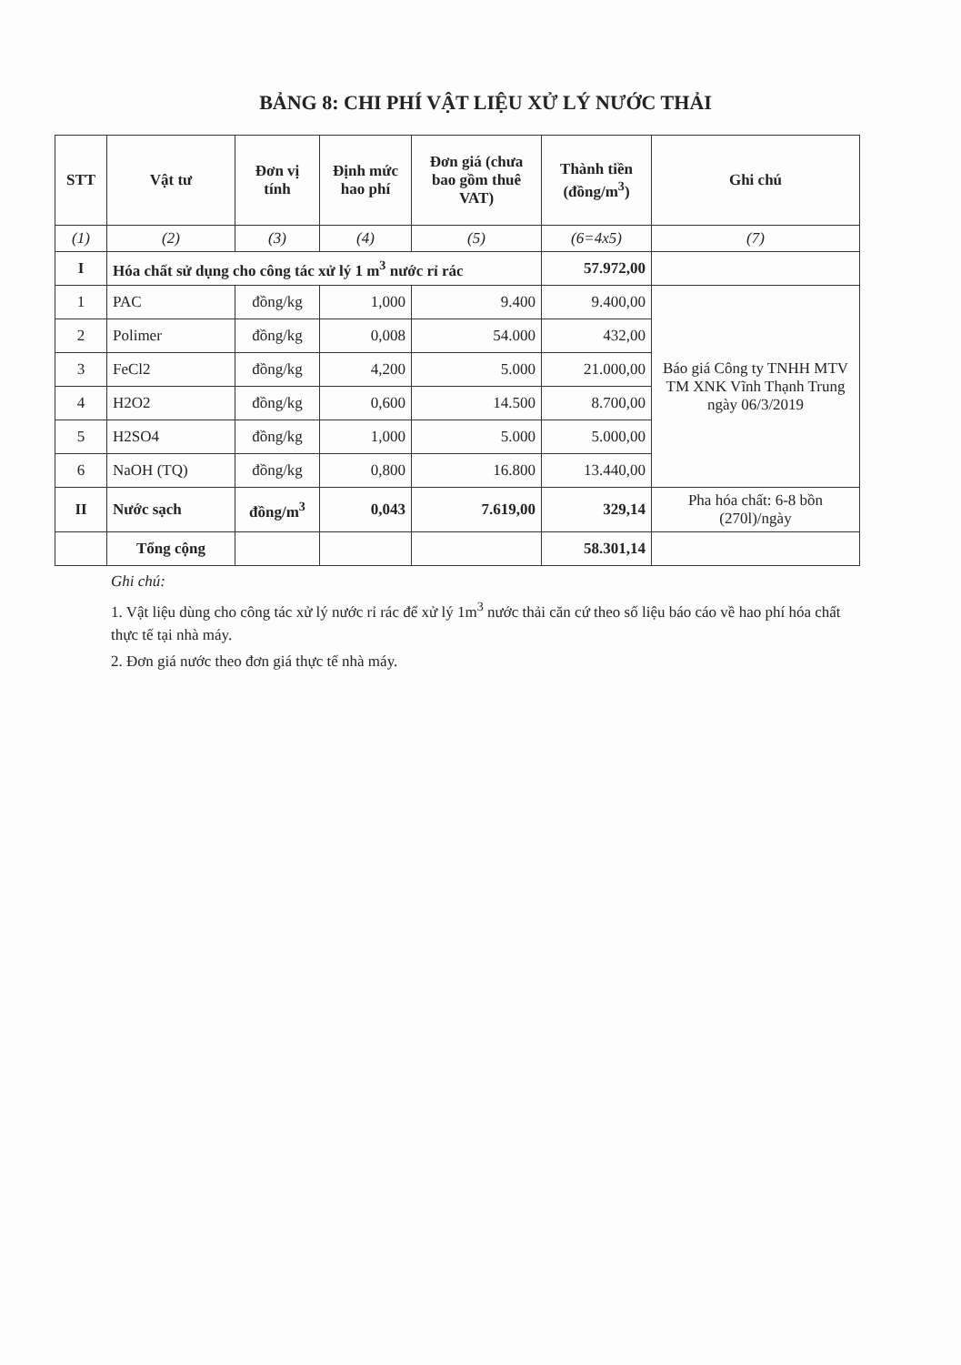BẢNG 8: CHI PHÍ VẬT LIỆU XỬ LÝ NƯỚC THẢI
| STT | Vật tư | Đơn vị tính | Định mức hao phí | Đơn giá (chưa bao gồm thuê VAT) | Thành tiền (đồng/m<sup>3</sup>) | Ghi chú |
| --- | --- | --- | --- | --- | --- | --- |
| (1) | (2) | (3) | (4) | (5) | (6=4x5) | (7) |
| I | Hóa chất sử dụng cho công tác xử lý 1 m<sup>3</sup> nước rỉ rác | | | | 57.972,00 | |
| 1 | PAC | đồng/kg | 1,000 | 9.400 | 9.400,00 | Báo giá Công ty TNHH MTV TM XNK Vĩnh Thạnh Trung ngày 06/3/2019 |
| 2 | Polimer | đồng/kg | 0,008 | 54.000 | 432,00 | |
| 3 | FeCl2 | đồng/kg | 4,200 | 5.000 | 21.000,00 | |
| 4 | H2O2 | đồng/kg | 0,600 | 14.500 | 8.700,00 | |
| 5 | H2SO4 | đồng/kg | 1,000 | 5.000 | 5.000,00 | |
| 6 | NaOH (TQ) | đồng/kg | 0,800 | 16.800 | 13.440,00 | |
| II | Nước sạch | đồng/m<sup>3</sup> | 0,043 | 7.619,00 | 329,14 | Pha hóa chất: 6-8 bồn (270l)/ngày |
| | Tổng cộng | | | | 58.301,14 | |
Ghi chú:
1. Vật liệu dùng cho công tác xử lý nước rỉ rác để xử lý 1m<sup>3</sup> nước thải căn cứ theo số liệu báo cáo về hao phí hóa chất thực tế tại nhà máy.
2. Đơn giá nước theo đơn giá thực tế nhà máy.